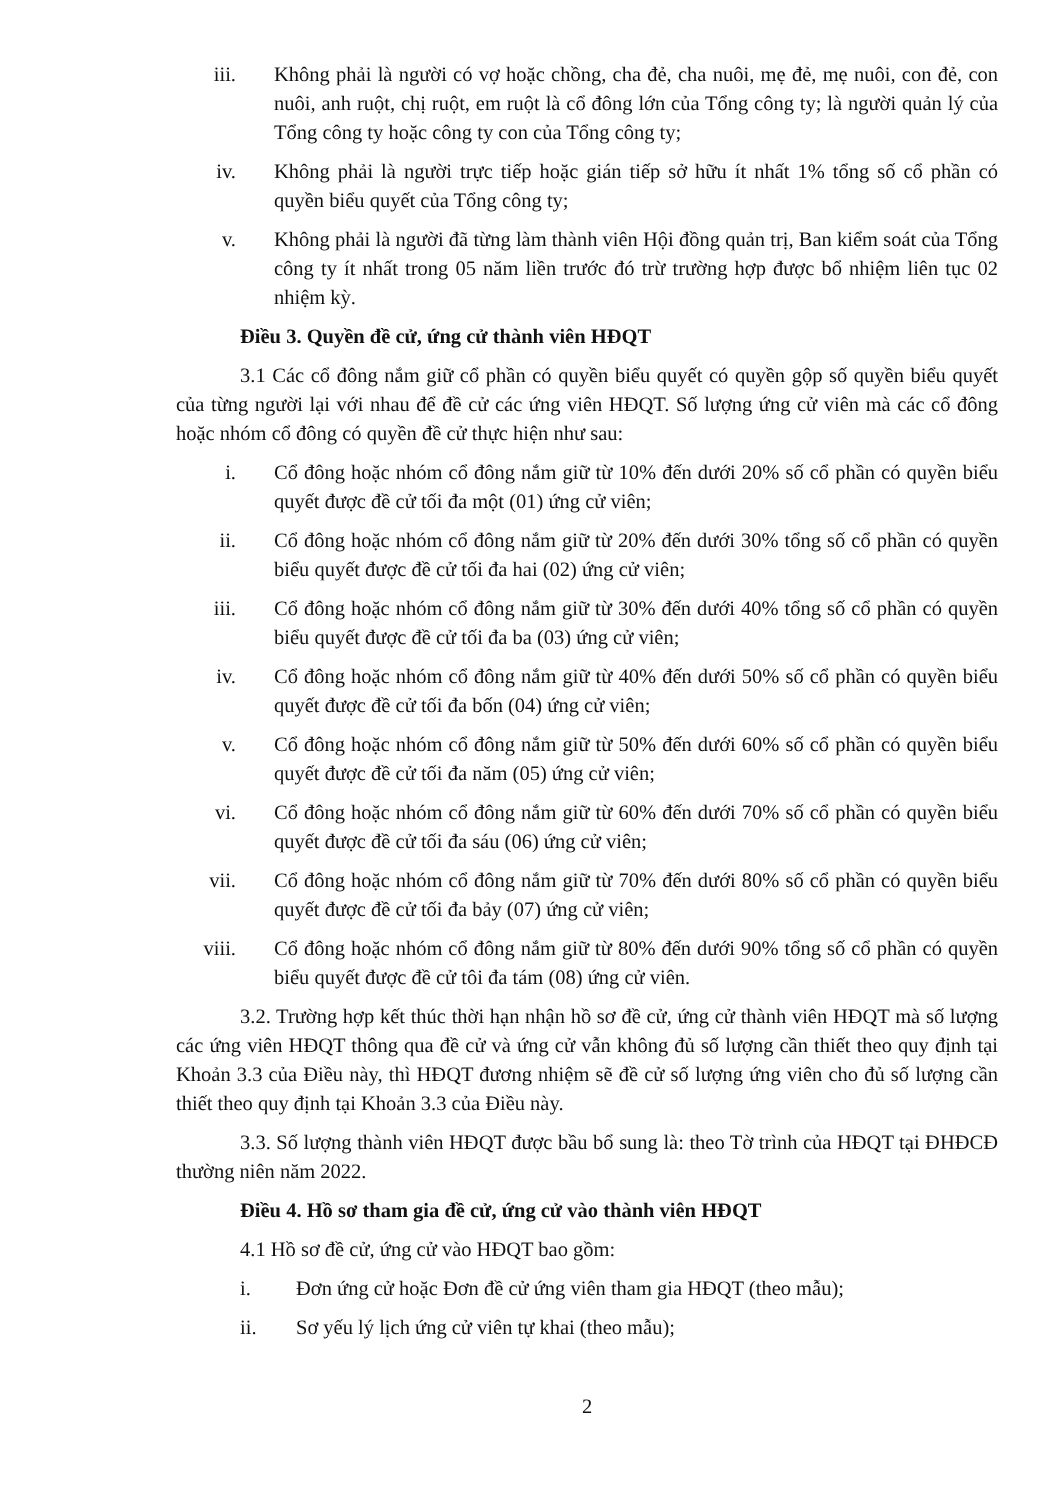iii. Không phải là người có vợ hoặc chồng, cha đẻ, cha nuôi, mẹ đẻ, mẹ nuôi, con đẻ, con nuôi, anh ruột, chị ruột, em ruột là cổ đông lớn của Tổng công ty; là người quản lý của Tổng công ty hoặc công ty con của Tổng công ty;
iv. Không phải là người trực tiếp hoặc gián tiếp sở hữu ít nhất 1% tổng số cổ phần có quyền biểu quyết của Tổng công ty;
v. Không phải là người đã từng làm thành viên Hội đồng quản trị, Ban kiểm soát của Tổng công ty ít nhất trong 05 năm liền trước đó trừ trường hợp được bổ nhiệm liên tục 02 nhiệm kỳ.
Điều 3. Quyền đề cử, ứng cử thành viên HĐQT
3.1 Các cổ đông nắm giữ cổ phần có quyền biểu quyết có quyền gộp số quyền biểu quyết của từng người lại với nhau để đề cử các ứng viên HĐQT. Số lượng ứng cử viên mà các cổ đông hoặc nhóm cổ đông có quyền đề cử thực hiện như sau:
i. Cổ đông hoặc nhóm cổ đông nắm giữ từ 10% đến dưới 20% số cổ phần có quyền biểu quyết được đề cử tối đa một (01) ứng cử viên;
ii. Cổ đông hoặc nhóm cổ đông nắm giữ từ 20% đến dưới 30% tổng số cổ phần có quyền biểu quyết được đề cử tối đa hai (02) ứng cử viên;
iii. Cổ đông hoặc nhóm cổ đông nắm giữ từ 30% đến dưới 40% tổng số cổ phần có quyền biểu quyết được đề cử tối đa ba (03) ứng cử viên;
iv. Cổ đông hoặc nhóm cổ đông nắm giữ từ 40% đến dưới 50% số cổ phần có quyền biểu quyết được đề cử tối đa bốn (04) ứng cử viên;
v. Cổ đông hoặc nhóm cổ đông nắm giữ từ 50% đến dưới 60% số cổ phần có quyền biểu quyết được đề cử tối đa năm (05) ứng cử viên;
vi. Cổ đông hoặc nhóm cổ đông nắm giữ từ 60% đến dưới 70% số cổ phần có quyền biểu quyết được đề cử tối đa sáu (06) ứng cử viên;
vii. Cổ đông hoặc nhóm cổ đông nắm giữ từ 70% đến dưới 80% số cổ phần có quyền biểu quyết được đề cử tối đa bảy (07) ứng cử viên;
viii.
Cổ đông hoặc nhóm cổ đông nắm giữ từ 80% đến dưới 90% tổng số cổ phần có quyền biểu quyết được đề cử tôi đa tám (08) ứng cử viên.
3.2. Trường hợp kết thúc thời hạn nhận hồ sơ đề cử, ứng cử thành viên HĐQT mà số lượng các ứng viên HĐQT thông qua đề cử và ứng cử vẫn không đủ số lượng cần thiết theo quy định tại Khoản 3.3 của Điều này, thì HĐQT đương nhiệm sẽ đề cử số lượng ứng viên cho đủ số lượng cần thiết theo quy định tại Khoản 3.3 của Điều này.
3.3. Số lượng thành viên HĐQT được bầu bổ sung là: theo Tờ trình của HĐQT tại ĐHĐCĐ thường niên năm 2022.
Điều 4. Hồ sơ tham gia đề cử, ứng cử vào thành viên HĐQT
4.1 Hồ sơ đề cử, ứng cử vào HĐQT bao gồm:
i. Đơn ứng cử hoặc Đơn đề cử ứng viên tham gia HĐQT (theo mẫu);
ii. Sơ yếu lý lịch ứng cử viên tự khai (theo mẫu);
2